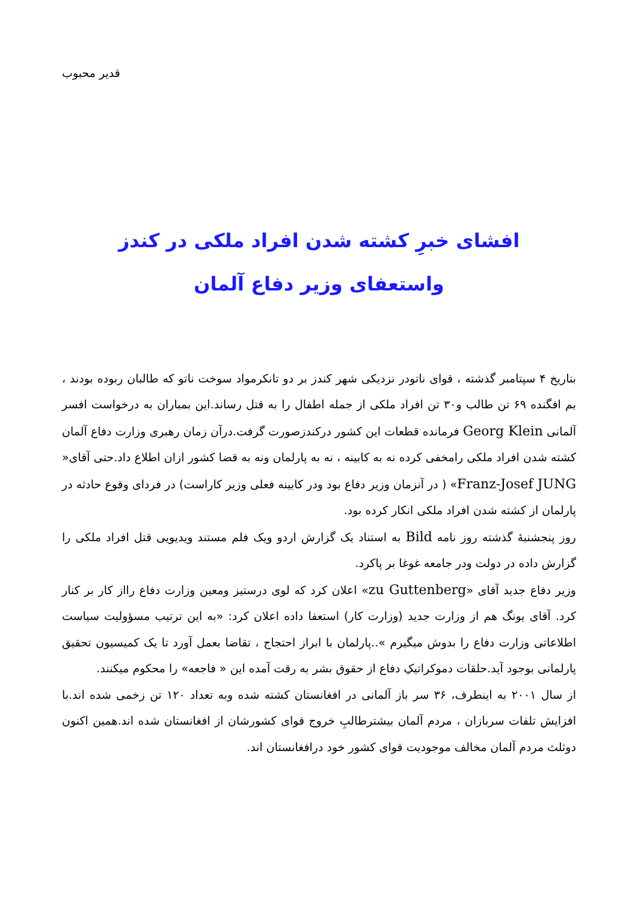قدیر محبوب
افشای خبرِ کشته شدن افراد ملکی در کندز
واستعفای وزیر دفاع آلمان
بتاریخ ۴ سپتامبر گذشته ، قوای ناتودر نزدیکی شهر کندز بر دو تانکرمواد سوخت ناتو که طالبان ربوده بودند ، بم افگنده ۶۹ تن طالب و۳۰ تن افراد ملکی از جمله اطفال را به قتل رساند.این بمباران به درخواست افسر آلمانی Georg Klein فرمانده قطعات این کشور درکندزصورت گرفت.درآن زمان رهبری وزارت دفاع آلمان کشته شدن افراد ملکی رامخفی کرده نه به کابینه ، نه به پارلمان ونه به قضا کشور ازان اطلاع داد.حتی آقای« Franz-Josef JUNG» ( در آنزمان وزیر دفاع بود ودر کابینه فعلی وزیر کاراست) در فردای وقوع حادثه در پارلمان از کشته شدن افراد ملکی انکار کرده بود.
روز پنجشنبهٔ گذشته روز نامه Bild به استناد یک گزارش اردو ویک فلم مستند ویدیویی قتل افراد ملکی را گزارش داده در دولت ودر جامعه غوغا بر پاکرد.
وزیر دفاع جدید آقای «zu Guttenberg» اعلان کرد که لوی درستیز ومعین وزارت دفاع رااز کار بر کنار کرد. آقای یونگ هم از وزارت جدید (وزارت کار) استعفا داده اعلان کرد: «به این ترتیب مسؤولیت سیاست اطلاعاتی وزارت دفاع را بدوش میگیرم »..پارلمان با ابراز احتجاج ، تقاضا بعمل آورد تا یک کمیسیون تحقیق پارلمانی بوجود آید.حلقات دموکراتیکِ دفاع از حقوق بشر به رقت آمده این « فاجعه» را محکوم میکنند.
از سال ۲۰۰۱ به اینطرف، ۳۶ سر باز آلمانی در افغانستان کشته شده وبه تعداد ۱۲۰ تن زخمی شده اند.با افزایش تلفات سربازان ، مردم آلمان بیشترطالبِ خروج قوای کشورشان از افغانستان شده اند.همین اکنون دوثلث مردم آلمان مخالف موجودیت قوای کشور خود درافغانستان اند.